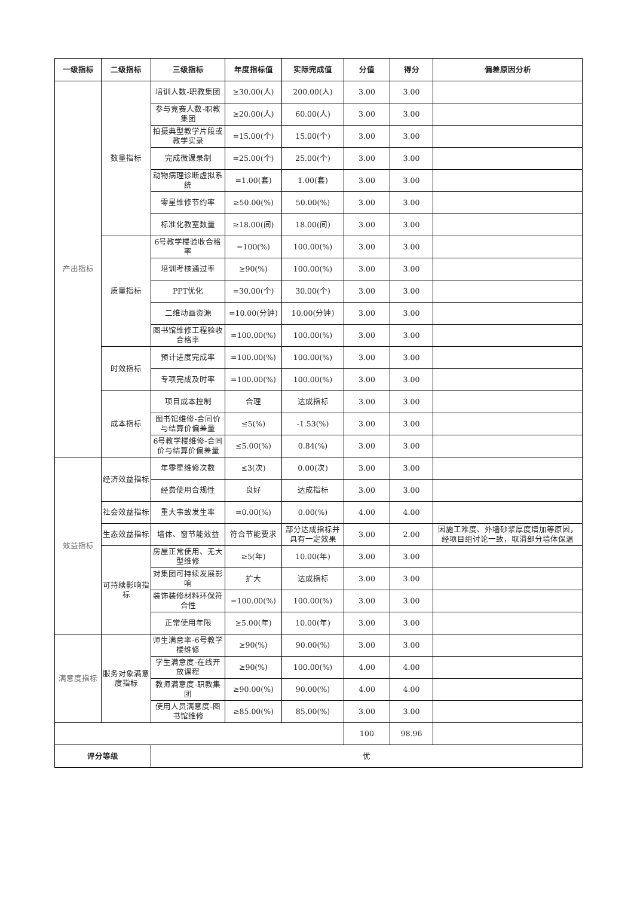| 一级指标 | 二级指标 | 三级指标 | 年度指标值 | 实际完成值 | 分值 | 得分 | 偏差原因分析 |
| --- | --- | --- | --- | --- | --- | --- | --- |
| 产出指标 | 数量指标 | 培训人数-职教集团 | ≥30.00(人) | 200.00(人) | 3.00 | 3.00 | |
| | | 参与竞赛人数-职教集团 | ≥20.00(人) | 60.00(人) | 3.00 | 3.00 | |
| | | 拍摄典型教学片段或教学实录 | =15.00(个) | 15.00(个) | 3.00 | 3.00 | |
| | | 完成微课录制 | =25.00(个) | 25.00(个) | 3.00 | 3.00 | |
| | | 动物病理诊断虚拟系统 | =1.00(套) | 1.00(套) | 3.00 | 3.00 | |
| | | 零星维修节约率 | ≥50.00(%) | 50.00(%) | 3.00 | 3.00 | |
| | | 标准化教室数量 | ≥18.00(间) | 18.00(间) | 3.00 | 3.00 | |
| | 质量指标 | 6号教学楼验收合格率 | =100(%) | 100.00(%) | 3.00 | 3.00 | |
| | | 培训考核通过率 | ≥90(%) | 100.00(%) | 3.00 | 3.00 | |
| | | PPT优化 | =30.00(个) | 30.00(个) | 3.00 | 3.00 | |
| | | 二维动画资源 | =10.00(分钟) | 10.00(分钟) | 3.00 | 3.00 | |
| | | 图书馆维修工程验收合格率 | =100.00(%) | 100.00(%) | 3.00 | 3.00 | |
| | 时效指标 | 预计进度完成率 | =100.00(%) | 100.00(%) | 3.00 | 3.00 | |
| | | 专项完成及时率 | =100.00(%) | 100.00(%) | 3.00 | 3.00 | |
| | 成本指标 | 项目成本控制 | 合理 | 达成指标 | 3.00 | 3.00 | |
| | | 图书馆维修-合同价与结算价偏差量 | ≤5(%) | -1.53(%) | 3.00 | 3.00 | |
| | | 6号教学楼维修-合同价与结算价偏差量 | ≤5.00(%) | 0.84(%) | 3.00 | 3.00 | |
| 效益指标 | 经济效益指标 | 年零星维修次数 | ≤3(次) | 0.00(次) | 3.00 | 3.00 | |
| | | 经费使用合规性 | 良好 | 达成指标 | 3.00 | 3.00 | |
| | 社会效益指标 | 重大事故发生率 | =0.00(%) | 0.00(%) | 4.00 | 4.00 | |
| | 生态效益指标 | 墙体、窗节能效益 | 符合节能要求 | 部分达成指标并具有一定效果 | 3.00 | 2.00 | 因施工难度、外墙砂浆厚度增加等原因，经项目组讨论一致，取消部分墙体保温 |
| | 可持续影响指标 | 房屋正常使用、无大型维修 | ≥5(年) | 10.00(年) | 3.00 | 3.00 | |
| | | 对集团可持续发展影响 | 扩大 | 达成指标 | 3.00 | 3.00 | |
| | | 装饰装修材料环保符合性 | =100.00(%) | 100.00(%) | 3.00 | 3.00 | |
| | | 正常使用年限 | ≥5.00(年) | 10.00(年) | 3.00 | 3.00 | |
| 满意度指标 | 服务对象满意度指标 | 师生满意率-6号教学楼维修 | ≥90(%) | 90.00(%) | 3.00 | 3.00 | |
| | | 学生满意度-在线开放课程 | ≥90(%) | 100.00(%) | 4.00 | 4.00 | |
| | | 教师满意度-职教集团 | ≥90.00(%) | 90.00(%) | 4.00 | 4.00 | |
| | | 使用人员满意度-图书馆维修 | ≥85.00(%) | 85.00(%) | 3.00 | 3.00 | |
| | | | | | 100 | 98.96 | |
| 评分等级 | | 优 | | | | | |